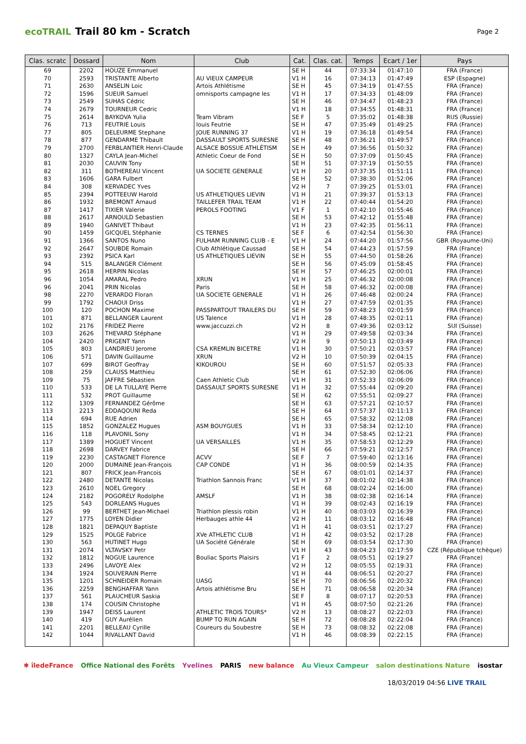ecoTRAIL Trail 80 km - Scratch Page 2
| Clas. scratc | Dossard | Nom | Club | Cat. | Clas. cat. | Temps | Ecart / 1er | Pays |
| --- | --- | --- | --- | --- | --- | --- | --- | --- |
| 69 | 2202 | HOUZE Emmanuel | | SE H | 44 | 07:33:34 | 01:47:10 | FRA (France) |
| 70 | 2593 | TRISTANTE Alberto | AU VIEUX CAMPEUR | V1 H | 16 | 07:34:13 | 01:47:49 | ESP (Espagne) |
| 71 | 2630 | ANSELIN Loic | Artois Athlétisme | SE H | 45 | 07:34:19 | 01:47:55 | FRA (France) |
| 72 | 1596 | SUEUR Samuel | omnisports campagne les | V1 H | 17 | 07:34:33 | 01:48:09 | FRA (France) |
| 73 | 2549 | SUHAS Cédric | | SE H | 46 | 07:34:47 | 01:48:23 | FRA (France) |
| 74 | 2679 | TOURNEUR Cedric | | V1 H | 18 | 07:34:55 | 01:48:31 | FRA (France) |
| 75 | 2614 | BAYKOVA Yulia | Team Vibram | SE F | 5 | 07:35:02 | 01:48:38 | RUS (Russie) |
| 76 | 713 | FEUTRIE Louis | louis Feutrie | SE H | 47 | 07:35:49 | 01:49:25 | FRA (France) |
| 77 | 805 | DELEURME Stephane | JOUE RUNNING 37 | V1 H | 19 | 07:36:18 | 01:49:54 | FRA (France) |
| 78 | 877 | GENDARME Thibault | DASSAULT SPORTS SURESNE | SE H | 48 | 07:36:21 | 01:49:57 | FRA (France) |
| 79 | 2700 | FERBLANTIER Henri-Claude | ALSACE BOSSUE ATHLÉTISM | SE H | 49 | 07:36:56 | 01:50:32 | FRA (France) |
| 80 | 1327 | CAYLA Jean-Michel | Athletic Coeur de Fond | SE H | 50 | 07:37:09 | 01:50:45 | FRA (France) |
| 81 | 2030 | CAUVIN Tony | | SE H | 51 | 07:37:19 | 01:50:55 | FRA (France) |
| 82 | 311 | BOTHEREAU Vincent | UA SOCIETE GENERALE | V1 H | 20 | 07:37:35 | 01:51:11 | FRA (France) |
| 83 | 1606 | GARA Fulbert | | SE H | 52 | 07:38:30 | 01:52:06 | FRA (France) |
| 84 | 308 | KERVADEC Yves | | V2 H | 7 | 07:39:25 | 01:53:01 | FRA (France) |
| 85 | 2394 | POTTEEUW Harold | US ATHLETIQUES LIEVIN | V1 H | 21 | 07:39:37 | 01:53:13 | FRA (France) |
| 86 | 1932 | BREMONT Arnaud | TAILLEFER TRAIL TEAM | V1 H | 22 | 07:40:44 | 01:54:20 | FRA (France) |
| 87 | 1417 | TIXIER Valerie | PEROLS FOOTING | V1 F | 1 | 07:42:10 | 01:55:46 | FRA (France) |
| 88 | 2617 | ARNOULD Sebastien | | SE H | 53 | 07:42:12 | 01:55:48 | FRA (France) |
| 89 | 1940 | GANIVET Thibaut | | V1 H | 23 | 07:42:35 | 01:56:11 | FRA (France) |
| 90 | 1459 | GICQUEL Stéphanie | CS TERNES | SE F | 6 | 07:42:54 | 01:56:30 | FRA (France) |
| 91 | 1366 | SANTOS Nuno | FULHAM RUNNING CLUB - E | V1 H | 24 | 07:44:20 | 01:57:56 | GBR (Royaume-Uni) |
| 92 | 2647 | SOUBDE Romain | Club Athlétique Caussad | SE H | 54 | 07:44:23 | 01:57:59 | FRA (France) |
| 93 | 2392 | PSICA Karl | US ATHLETIQUES LIEVIN | SE H | 55 | 07:44:50 | 01:58:26 | FRA (France) |
| 94 | 515 | BALANGER Clément | | SE H | 56 | 07:45:09 | 01:58:45 | FRA (France) |
| 95 | 2618 | HERPIN Nicolas | | SE H | 57 | 07:46:25 | 02:00:01 | FRA (France) |
| 96 | 1054 | AMARAL Pedro | XRUN | V1 H | 25 | 07:46:32 | 02:00:08 | FRA (France) |
| 96 | 2041 | PRIN Nicolas | Paris | SE H | 58 | 07:46:32 | 02:00:08 | FRA (France) |
| 98 | 2270 | VERARDO Floran | UA SOCIETE GENERALE | V1 H | 26 | 07:46:48 | 02:00:24 | FRA (France) |
| 99 | 1792 | CHAOUI Driss | | V1 H | 27 | 07:47:59 | 02:01:35 | FRA (France) |
| 100 | 120 | POCHON Maxime | PASSPARTOUT TRAILERS DU | SE H | 59 | 07:48:23 | 02:01:59 | FRA (France) |
| 101 | 871 | BELLANGER Laurent | US Talence | V1 H | 28 | 07:48:35 | 02:02:11 | FRA (France) |
| 102 | 2176 | FRIDEZ Pierre | www.jaccuzzi.ch | V2 H | 8 | 07:49:36 | 02:03:12 | SUI (Suisse) |
| 103 | 2626 | THEVARD Stéphane | | V1 H | 29 | 07:49:58 | 02:03:34 | FRA (France) |
| 104 | 2420 | PRIGENT Yann | | V2 H | 9 | 07:50:13 | 02:03:49 | FRA (France) |
| 105 | 803 | LANDRIEU Jerome | CSA KREMLIN BICETRE | V1 H | 30 | 07:50:21 | 02:03:57 | FRA (France) |
| 106 | 571 | DAVIN Guillaume | XRUN | V2 H | 10 | 07:50:39 | 02:04:15 | FRA (France) |
| 107 | 699 | BIROT Geoffray | KIKOUROU | SE H | 60 | 07:51:57 | 02:05:33 | FRA (France) |
| 108 | 259 | CLAUSS Matthieu | | SE H | 61 | 07:52:30 | 02:06:06 | FRA (France) |
| 109 | 75 | JAFFRE Sébastien | Caen Athletic Club | V1 H | 31 | 07:52:33 | 02:06:09 | FRA (France) |
| 110 | 533 | DE LA TULLAYE Pierre | DASSAULT SPORTS SURESNE | V1 H | 32 | 07:55:44 | 02:09:20 | FRA (France) |
| 111 | 532 | PROT Guillaume | | SE H | 62 | 07:55:51 | 02:09:27 | FRA (France) |
| 112 | 1309 | FERNANDEZ Gérôme | | SE H | 63 | 07:57:21 | 02:10:57 | FRA (France) |
| 113 | 2213 | EDDAQOUNI Reda | | SE H | 64 | 07:57:37 | 02:11:13 | FRA (France) |
| 114 | 694 | RUE Adrien | | SE H | 65 | 07:58:32 | 02:12:08 | FRA (France) |
| 115 | 1852 | GONZALEZ Hugues | ASM BOUYGUES | V1 H | 33 | 07:58:34 | 02:12:10 | FRA (France) |
| 116 | 118 | PLAVONIL Sony | | V1 H | 34 | 07:58:45 | 02:12:21 | FRA (France) |
| 117 | 1389 | HOGUET Vincent | UA VERSAILLES | V1 H | 35 | 07:58:53 | 02:12:29 | FRA (France) |
| 118 | 2698 | DARVEY Fabrice | | SE H | 66 | 07:59:21 | 02:12:57 | FRA (France) |
| 119 | 2230 | CASTAGNET Florence | ACVV | SE F | 7 | 07:59:40 | 02:13:16 | FRA (France) |
| 120 | 2000 | DUMAINE Jean-François | CAP CONDE | V1 H | 36 | 08:00:59 | 02:14:35 | FRA (France) |
| 121 | 807 | FRICK Jean-Francois | | SE H | 67 | 08:01:01 | 02:14:37 | FRA (France) |
| 122 | 2480 | DETANTE Nicolas | Triathlon Sannois Franc | V1 H | 37 | 08:01:02 | 02:14:38 | FRA (France) |
| 123 | 2610 | NOEL Gregory | | SE H | 68 | 08:02:24 | 02:16:00 | FRA (France) |
| 124 | 2182 | POGORELY Rodolphe | AMSLF | V1 H | 38 | 08:02:38 | 02:16:14 | FRA (France) |
| 125 | 543 | DORLEANS Hugues | | V1 H | 39 | 08:02:43 | 02:16:19 | FRA (France) |
| 126 | 99 | BERTHET Jean-Michael | Triathlon plessis robin | V1 H | 40 | 08:03:03 | 02:16:39 | FRA (France) |
| 127 | 1775 | LOYEN Didier | Herbauges athle 44 | V2 H | 11 | 08:03:12 | 02:16:48 | FRA (France) |
| 128 | 1821 | DEPAQUY Baptiste | | V1 H | 41 | 08:03:51 | 02:17:27 | FRA (France) |
| 129 | 1525 | POLGE Fabrice | XVe ATHLETIC CLUB | V1 H | 42 | 08:03:52 | 02:17:28 | FRA (France) |
| 130 | 563 | HUTINET Hugo | UA Société Générale | SE H | 69 | 08:03:54 | 02:17:30 | FRA (France) |
| 131 | 2074 | VLTAVSKY Petr | | V1 H | 43 | 08:04:23 | 02:17:59 | CZE (République tchèque) |
| 132 | 1812 | NOGUE Laurence | Bouliac Sports Plaisirs | V1 F | 2 | 08:05:51 | 02:19:27 | FRA (France) |
| 133 | 2496 | LAVOYE Alex | | V2 H | 12 | 08:05:55 | 02:19:31 | FRA (France) |
| 134 | 1924 | SOUVERAIN Pierre | | V1 H | 44 | 08:06:51 | 02:20:27 | FRA (France) |
| 135 | 1201 | SCHNEIDER Romain | UASG | SE H | 70 | 08:06:56 | 02:20:32 | FRA (France) |
| 136 | 2259 | BENGHAFFAR Yann | Artois athlétisme Bru | SE H | 71 | 08:06:58 | 02:20:34 | FRA (France) |
| 137 | 561 | PLAUCHEUR Saskia | | SE F | 8 | 08:07:17 | 02:20:53 | FRA (France) |
| 138 | 174 | COUSIN Christophe | | V1 H | 45 | 08:07:50 | 02:21:26 | FRA (France) |
| 139 | 1947 | DEISS Laurent | ATHLETIC TROIS TOURS* | V2 H | 13 | 08:08:27 | 02:22:03 | FRA (France) |
| 140 | 419 | GUY Aurélien | BUMP TO RUN AGAIN | SE H | 72 | 08:08:28 | 02:22:04 | FRA (France) |
| 141 | 2201 | BELLEAU Cyrille | Coureurs du Soubestre | SE H | 73 | 08:08:32 | 02:22:08 | FRA (France) |
| 142 | 1044 | RIVALLANT David | | V1 H | 46 | 08:08:39 | 02:22:15 | FRA (France) |
✱ îledeFrance Office National des Forêts Yvelines PARIS new balance Au Vieux Campeur salon destinations Nature isostar
18/03/2019 04:56 LIVE TRAIL